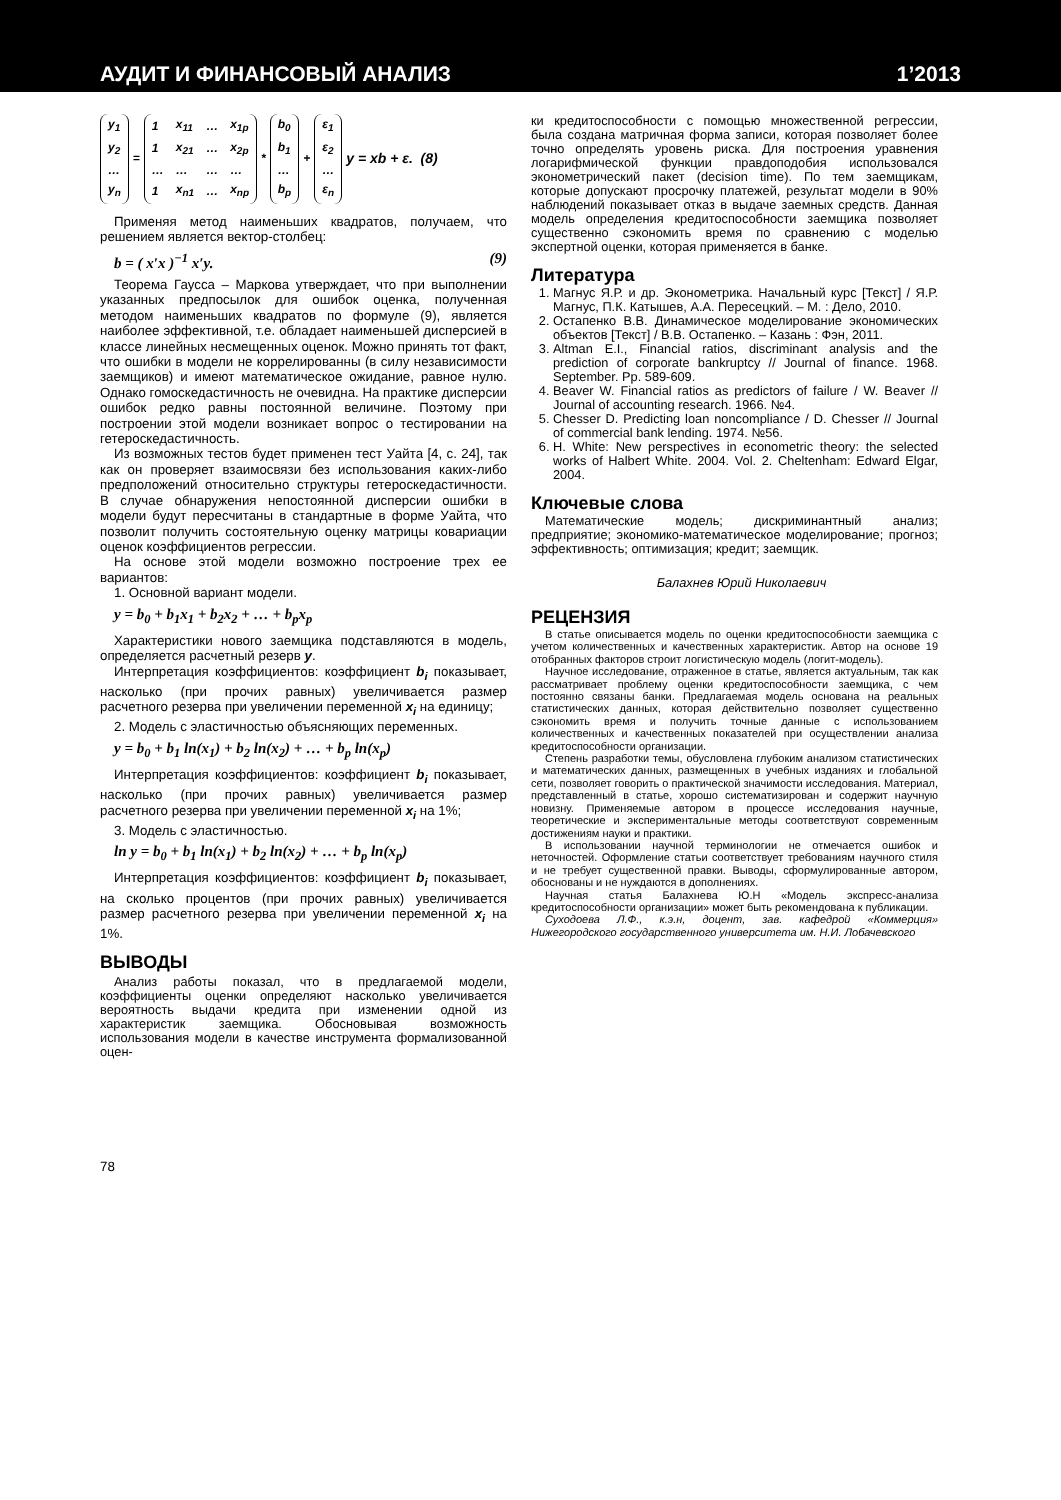АУДИТ И ФИНАНСОВЫЙ АНАЛИЗ 1’2013
| y<sub>1</sub> |
| y<sub>2</sub> |
| … |
| y<sub>n</sub> |
=
| 1 | x<sub>11</sub> | … | x<sub>1p</sub> |
| 1 | x<sub>21</sub> | … | x<sub>2p</sub> |
| … | … | … | … |
| 1 | x<sub>n1</sub> | … | x<sub>np</sub> |
*
| b<sub>0</sub> |
| b<sub>1</sub> |
| … |
| b<sub>p</sub> |
+
| ε<sub>1</sub> |
| ε<sub>2</sub> |
| … |
| ε<sub>n</sub> |
y = xb + ε. (8)
Применяя метод наименьших квадратов, получаем, что решением является вектор-столбец:
b = ( x′x )<sup>−1</sup> x′y. (9)
Теорема Гаусса – Маркова утверждает, что при выполнении указанных предпосылок для ошибок оценка, полученная методом наименьших квадратов по формуле (9), является наиболее эффективной, т.е. обладает наименьшей дисперсией в классе линейных несмещенных оценок. Можно принять тот факт, что ошибки в модели не коррелированны (в силу независимости заемщиков) и имеют математическое ожидание, равное нулю. Однако гомоскедастичность не очевидна. На практике дисперсии ошибок редко равны постоянной величине. Поэтому при построении этой модели возникает вопрос о тестировании на гетероскедастичность.
Из возможных тестов будет применен тест Уайта [4, с. 24], так как он проверяет взаимосвязи без использования каких-либо предположений относительно структуры гетероскедастичности. В случае обнаружения непостоянной дисперсии ошибки в модели будут пересчитаны в стандартные в форме Уайта, что позволит получить состоятельную оценку матрицы ковариации оценок коэффициентов регрессии.
На основе этой модели возможно построение трех ее вариантов:
1. Основной вариант модели.
y = b<sub>0</sub> + b<sub>1</sub>x<sub>1</sub> + b<sub>2</sub>x<sub>2</sub> + … + b<sub>p</sub>x<sub>p</sub>
Характеристики нового заемщика подставляются в модель, определяется расчетный резерв y.
Интерпретация коэффициентов: коэффициент b<sub>i</sub> показывает, насколько (при прочих равных) увеличивается размер расчетного резерва при увеличении переменной x<sub>i</sub> на единицу;
2. Модель с эластичностью объясняющих переменных.
y = b<sub>0</sub> + b<sub>1</sub> ln(x<sub>1</sub>) + b<sub>2</sub> ln(x<sub>2</sub>) + … + b<sub>p</sub> ln(x<sub>p</sub>)
Интерпретация коэффициентов: коэффициент b<sub>i</sub> показывает, насколько (при прочих равных) увеличивается размер расчетного резерва при увеличении переменной x<sub>i</sub> на 1%;
3. Модель с эластичностью.
ln y = b<sub>0</sub> + b<sub>1</sub> ln(x<sub>1</sub>) + b<sub>2</sub> ln(x<sub>2</sub>) + … + b<sub>p</sub> ln(x<sub>p</sub>)
Интерпретация коэффициентов: коэффициент b<sub>i</sub> показывает, на сколько процентов (при прочих равных) увеличивается размер расчетного резерва при увеличении переменной x<sub>i</sub> на 1%.
ВЫВОДЫ
Анализ работы показал, что в предлагаемой модели, коэффициенты оценки определяют насколько увеличивается вероятность выдачи кредита при изменении одной из характеристик заемщика. Обосновывая возможность использования модели в качестве инструмента формализованной оцен-
78
ки кредитоспособности с помощью множественной регрессии, была создана матричная форма записи, которая позволяет более точно определять уровень риска. Для построения уравнения логарифмической функции правдоподобия использовался эконометрический пакет (decision time). По тем заемщикам, которые допускают просрочку платежей, результат модели в 90% наблюдений показывает отказ в выдаче заемных средств. Данная модель определения кредитоспособности заемщика позволяет существенно сэкономить время по сравнению с моделью экспертной оценки, которая применяется в банке.
Литература
1. Магнус Я.Р. и др. Эконометрика. Начальный курс [Текст] / Я.Р. Магнус, П.К. Катышев, А.А. Пересецкий. – М. : Дело, 2010.
2. Остапенко В.В. Динамическое моделирование экономических объектов [Текст] / В.В. Остапенко. – Казань : Фэн, 2011.
3. Altman E.I., Financial ratios, discriminant analysis and the prediction of corporate bankruptcy // Journal of finance. 1968. September. Pp. 589-609.
4. Beaver W. Financial ratios as predictors of failure / W. Beaver // Journal of accounting research. 1966. №4.
5. Chesser D. Predicting loan noncompliance / D. Chesser // Journal of commercial bank lending. 1974. №56.
6. H. White: New perspectives in econometric theory: the selected works of Halbert White. 2004. Vol. 2. Cheltenham: Edward Elgar, 2004.
Ключевые слова
Математические модель; дискриминантный анализ; предприятие; экономико-математическое моделирование; прогноз; эффективность; оптимизация; кредит; заемщик.
Балахнев Юрий Николаевич
РЕЦЕНЗИЯ
В статье описывается модель по оценки кредитоспособности заемщика с учетом количественных и качественных характеристик. Автор на основе 19 отобранных факторов строит логистическую модель (логит-модель).
Научное исследование, отраженное в статье, является актуальным, так как рассматривает проблему оценки кредитоспособности заемщика, с чем постоянно связаны банки. Предлагаемая модель основана на реальных статистических данных, которая действительно позволяет существенно сэкономить время и получить точные данные с использованием количественных и качественных показателей при осуществлении анализа кредитоспособности организации.
Степень разработки темы, обусловлена глубоким анализом статистических и математических данных, размещенных в учебных изданиях и глобальной сети, позволяет говорить о практической значимости исследования. Материал, представленный в статье, хорошо систематизирован и содержит научную новизну. Применяемые автором в процессе исследования научные, теоретические и экспериментальные методы соответствуют современным достижениям науки и практики.
В использовании научной терминологии не отмечается ошибок и неточностей. Оформление статьи соответствует требованиям научного стиля и не требует существенной правки. Выводы, сформулированные автором, обоснованы и не нуждаются в дополнениях.
Научная статья Балахнева Ю.Н «Модель экспресс-анализа кредитоспособности организации» может быть рекомендована к публикации.
Суходоева Л.Ф., к.э.н, доцент, зав. кафедрой «Коммерция» Нижегородского государственного университета им. Н.И. Лобачевского